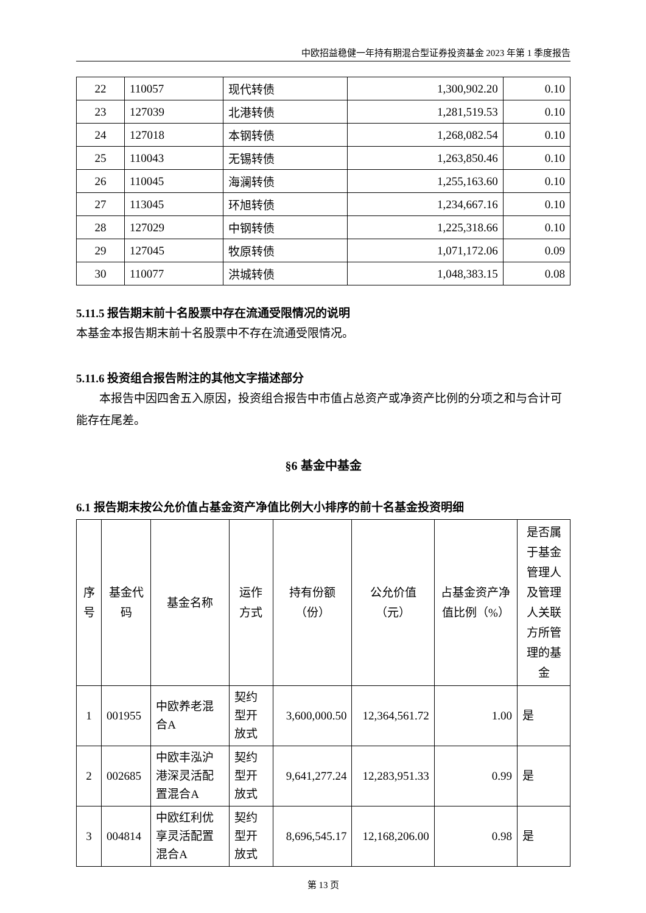中欧招益稳健一年持有期混合型证券投资基金 2023 年第 1 季度报告
| 22 | 110057 | 现代转债 | 1,300,902.20 | 0.10 |
| 23 | 127039 | 北港转债 | 1,281,519.53 | 0.10 |
| 24 | 127018 | 本钢转债 | 1,268,082.54 | 0.10 |
| 25 | 110043 | 无锡转债 | 1,263,850.46 | 0.10 |
| 26 | 110045 | 海澜转债 | 1,255,163.60 | 0.10 |
| 27 | 113045 | 环旭转债 | 1,234,667.16 | 0.10 |
| 28 | 127029 | 中钢转债 | 1,225,318.66 | 0.10 |
| 29 | 127045 | 牧原转债 | 1,071,172.06 | 0.09 |
| 30 | 110077 | 洪城转债 | 1,048,383.15 | 0.08 |
5.11.5 报告期末前十名股票中存在流通受限情况的说明
本基金本报告期末前十名股票中不存在流通受限情况。
5.11.6 投资组合报告附注的其他文字描述部分
本报告中因四舍五入原因，投资组合报告中市值占总资产或净资产比例的分项之和与合计可能存在尾差。
§6 基金中基金
6.1 报告期末按公允价值占基金资产净值比例大小排序的前十名基金投资明细
| 序号 | 基金代码 | 基金名称 | 运作方式 | 持有份额（份） | 公允价值（元） | 占基金资产净值比例（%） | 是否属于基金管理人及管理人关联方所管理的基金 |
| --- | --- | --- | --- | --- | --- | --- | --- |
| 1 | 001955 | 中欧养老混合A | 契约型开放式 | 3,600,000.50 | 12,364,561.72 | 1.00 | 是 |
| 2 | 002685 | 中欧丰泓沪港深灵活配置混合A | 契约型开放式 | 9,641,277.24 | 12,283,951.33 | 0.99 | 是 |
| 3 | 004814 | 中欧红利优享灵活配置混合A | 契约型开放式 | 8,696,545.17 | 12,168,206.00 | 0.98 | 是 |
第 13 页